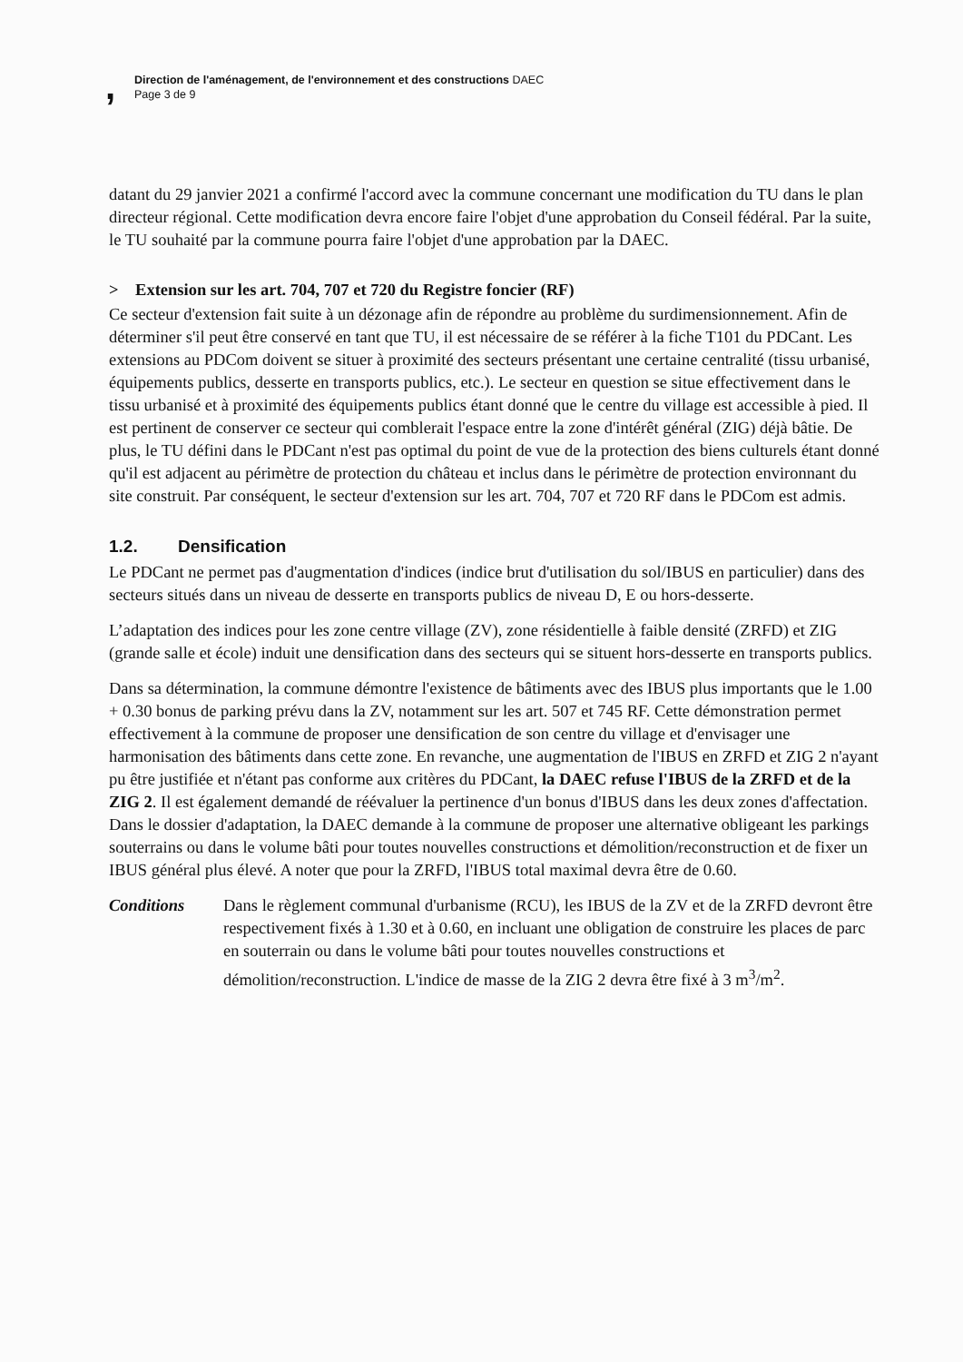,
Direction de l'aménagement, de l'environnement et des constructions DAEC
Page 3 de 9
datant du 29 janvier 2021 a confirmé l'accord avec la commune concernant une modification du TU dans le plan directeur régional. Cette modification devra encore faire l'objet d'une approbation du Conseil fédéral. Par la suite, le TU souhaité par la commune pourra faire l'objet d'une approbation par la DAEC.
> Extension sur les art. 704, 707 et 720 du Registre foncier (RF)
Ce secteur d'extension fait suite à un dézonage afin de répondre au problème du surdimensionnement. Afin de déterminer s'il peut être conservé en tant que TU, il est nécessaire de se référer à la fiche T101 du PDCant. Les extensions au PDCom doivent se situer à proximité des secteurs présentant une certaine centralité (tissu urbanisé, équipements publics, desserte en transports publics, etc.). Le secteur en question se situe effectivement dans le tissu urbanisé et à proximité des équipements publics étant donné que le centre du village est accessible à pied. Il est pertinent de conserver ce secteur qui comblerait l'espace entre la zone d'intérêt général (ZIG) déjà bâtie. De plus, le TU défini dans le PDCant n'est pas optimal du point de vue de la protection des biens culturels étant donné qu'il est adjacent au périmètre de protection du château et inclus dans le périmètre de protection environnant du site construit. Par conséquent, le secteur d'extension sur les art. 704, 707 et 720 RF dans le PDCom est admis.
1.2. Densification
Le PDCant ne permet pas d'augmentation d'indices (indice brut d'utilisation du sol/IBUS en particulier) dans des secteurs situés dans un niveau de desserte en transports publics de niveau D, E ou hors-desserte.
L’adaptation des indices pour les zone centre village (ZV), zone résidentielle à faible densité (ZRFD) et ZIG (grande salle et école) induit une densification dans des secteurs qui se situent hors-desserte en transports publics.
Dans sa détermination, la commune démontre l'existence de bâtiments avec des IBUS plus importants que le 1.00 + 0.30 bonus de parking prévu dans la ZV, notamment sur les art. 507 et 745 RF. Cette démonstration permet effectivement à la commune de proposer une densification de son centre du village et d'envisager une harmonisation des bâtiments dans cette zone. En revanche, une augmentation de l'IBUS en ZRFD et ZIG 2 n'ayant pu être justifiée et n'étant pas conforme aux critères du PDCant, la DAEC refuse l'IBUS de la ZRFD et de la ZIG 2. Il est également demandé de réévaluer la pertinence d'un bonus d'IBUS dans les deux zones d'affectation. Dans le dossier d'adaptation, la DAEC demande à la commune de proposer une alternative obligeant les parkings souterrains ou dans le volume bâti pour toutes nouvelles constructions et démolition/reconstruction et de fixer un IBUS général plus élevé. A noter que pour la ZRFD, l'IBUS total maximal devra être de 0.60.
Conditions Dans le règlement communal d'urbanisme (RCU), les IBUS de la ZV et de la ZRFD devront être respectivement fixés à 1.30 et à 0.60, en incluant une obligation de construire les places de parc en souterrain ou dans le volume bâti pour toutes nouvelles constructions et démolition/reconstruction. L'indice de masse de la ZIG 2 devra être fixé à 3 m<sup>3</sup>/m<sup>2</sup>.